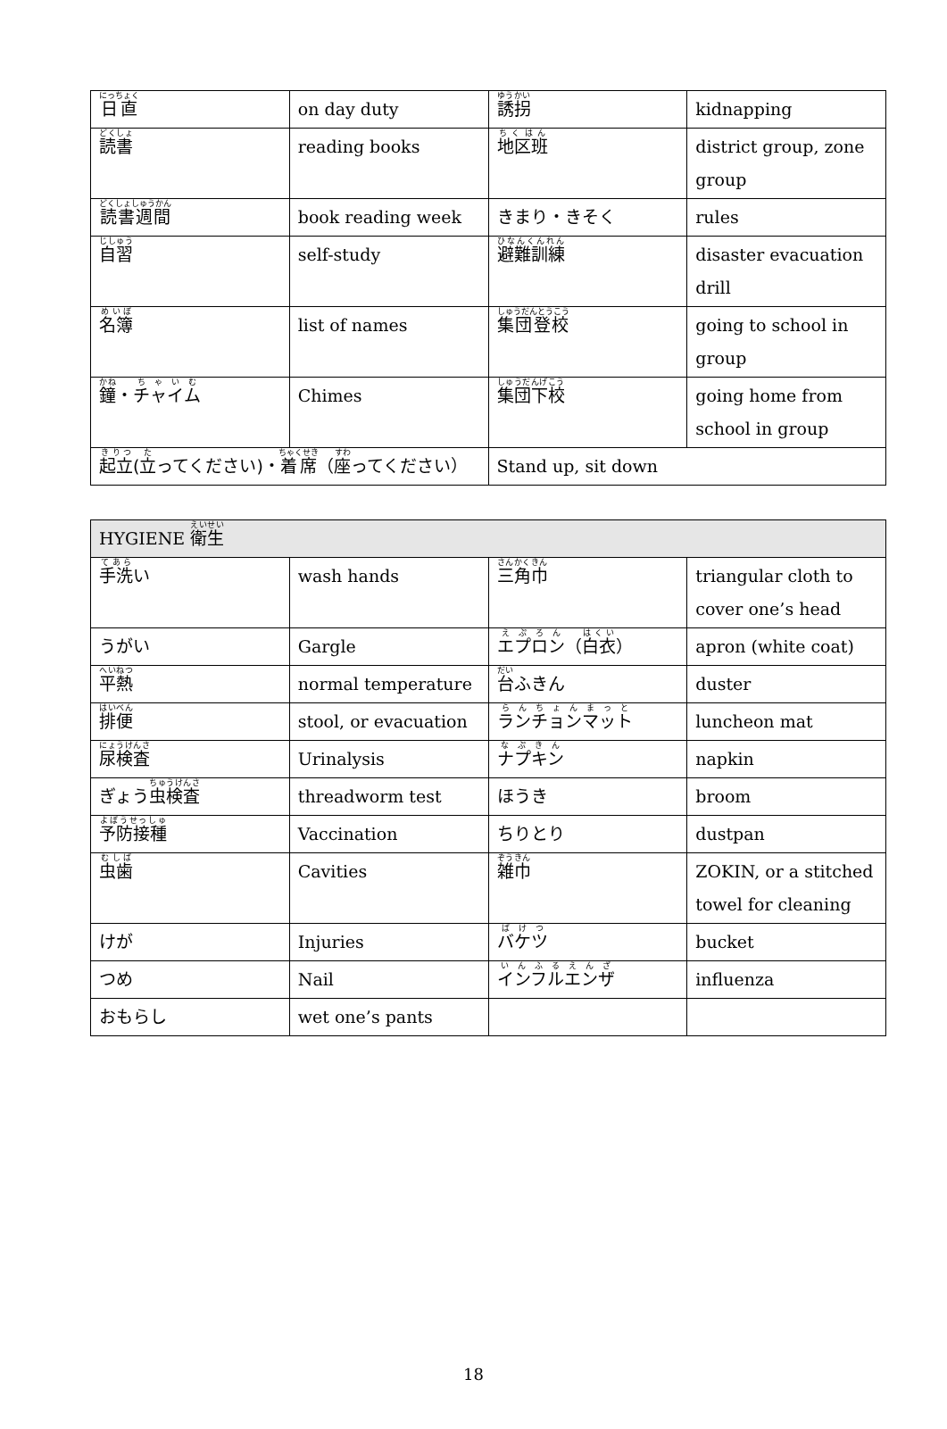| 日直 | on day duty | 誘拐 | kidnapping |
| 読書 | reading books | 地区班 | district group, zone group |
| 読書週間 | book reading week | きまり・きそく | rules |
| 自習 | self-study | 避難訓練 | disaster evacuation drill |
| 名簿 | list of names | 集団登校 | going to school in group |
| 鐘 ・ チャイム | Chimes | 集団下校 | going home from school in group |
| 起立 ( 立 ってください)・ 着席 （ 座 ってください） | | Stand up, sit down | |
| HYGIENE 衛生 | | | |
| --- | --- | --- | --- |
| 手洗 い | wash hands | 三角巾 | triangular cloth to cover one’s head |
| うがい | Gargle | エプロン （ 白衣 ） | apron (white coat) |
| 平熱 | normal temperature | 台 ふきん | duster |
| 排便 | stool, or evacuation | ランチョンマット | luncheon mat |
| 尿検査 | Urinalysis | ナプキン | napkin |
| ぎょう 虫検査 | threadworm test | ほうき | broom |
| 予防接種 | Vaccination | ちりとり | dustpan |
| 虫歯 | Cavities | 雑巾 | ZOKIN, or a stitched towel for cleaning |
| けが | Injuries | バケツ | bucket |
| つめ | Nail | インフルエンザ | influenza |
| おもらし | wet one’s pants | | |
18